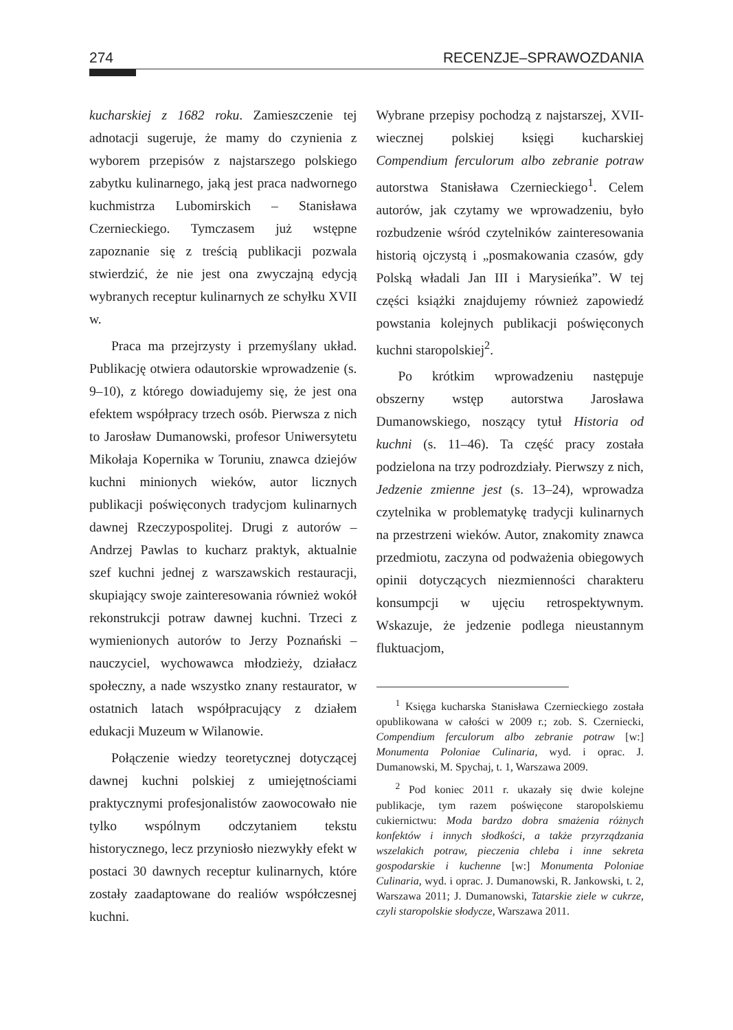274 RECENZJE–SPRAWOZDANIA
kucharskiej z 1682 roku. Zamieszczenie tej adnotacji sugeruje, że mamy do czynienia z wyborem przepisów z najstarszego polskiego zabytku kulinarnego, jaką jest praca nadwornego kuchmistrza Lubomirskich – Stanisława Czernieckiego. Tymczasem już wstępne zapoznanie się z treścią publikacji pozwala stwierdzić, że nie jest ona zwyczajną edycją wybranych receptur kulinarnych ze schyłku XVII w.
Praca ma przejrzysty i przemyślany układ. Publikację otwiera odautorskie wprowadzenie (s. 9–10), z którego dowiadujemy się, że jest ona efektem współpracy trzech osób. Pierwsza z nich to Jarosław Dumanowski, profesor Uniwersytetu Mikołaja Kopernika w Toruniu, znawca dziejów kuchni minionych wieków, autor licznych publikacji poświęconych tradycjom kulinarnych dawnej Rzeczypospolitej. Drugi z autorów – Andrzej Pawlas to kucharz praktyk, aktualnie szef kuchni jednej z warszawskich restauracji, skupiający swoje zainteresowania również wokół rekonstrukcji potraw dawnej kuchni. Trzeci z wymienionych autorów to Jerzy Poznański – nauczyciel, wychowawca młodzieży, działacz społeczny, a nade wszystko znany restaurator, w ostatnich latach współpracujący z działem edukacji Muzeum w Wilanowie.
Połączenie wiedzy teoretycznej dotyczącej dawnej kuchni polskiej z umiejętnościami praktycznymi profesjonalistów zaowocowało nie tylko wspólnym odczytaniem tekstu historycznego, lecz przyniosło niezwykły efekt w postaci 30 dawnych receptur kulinarnych, które zostały zaadaptowane do realiów współczesnej kuchni.
Wybrane przepisy pochodzą z najstarszej, XVII-wiecznej polskiej księgi kucharskiej Compendium ferculorum albo zebranie potraw autorstwa Stanisława Czernieckiego<sup>1</sup>. Celem autorów, jak czytamy we wprowadzeniu, było rozbudzenie wśród czytelników zainteresowania historią ojczystą i „posmakowania czasów, gdy Polską władali Jan III i Marysieńka”. W tej części książki znajdujemy również zapowiedź powstania kolejnych publikacji poświęconych kuchni staropolskiej<sup>2</sup>.
Po krótkim wprowadzeniu następuje obszerny wstęp autorstwa Jarosława Dumanowskiego, noszący tytuł Historia od kuchni (s. 11–46). Ta część pracy została podzielona na trzy podrozdziały. Pierwszy z nich, Jedzenie zmienne jest (s. 13–24), wprowadza czytelnika w problematykę tradycji kulinarnych na przestrzeni wieków. Autor, znakomity znawca przedmiotu, zaczyna od podważenia obiegowych opinii dotyczących niezmienności charakteru konsumpcji w ujęciu retrospektywnym. Wskazuje, że jedzenie podlega nieustannym fluktuacjom,
<sup>1</sup> Księga kucharska Stanisława Czernieckiego została opublikowana w całości w 2009 r.; zob. S. Czerniecki, Compendium ferculorum albo zebranie potraw [w:] Monumenta Poloniae Culinaria, wyd. i oprac. J. Dumanowski, M. Spychaj, t. 1, Warszawa 2009.
<sup>2</sup> Pod koniec 2011 r. ukazały się dwie kolejne publikacje, tym razem poświęcone staropolskiemu cukiernictwu: Moda bardzo dobra smażenia różnych konfektów i innych słodkości, a także przyrządzania wszelakich potraw, pieczenia chleba i inne sekreta gospodarskie i kuchenne [w:] Monumenta Poloniae Culinaria, wyd. i oprac. J. Dumanowski, R. Jankowski, t. 2, Warszawa 2011; J. Dumanowski, Tatarskie ziele w cukrze, czyli staropolskie słodycze, Warszawa 2011.